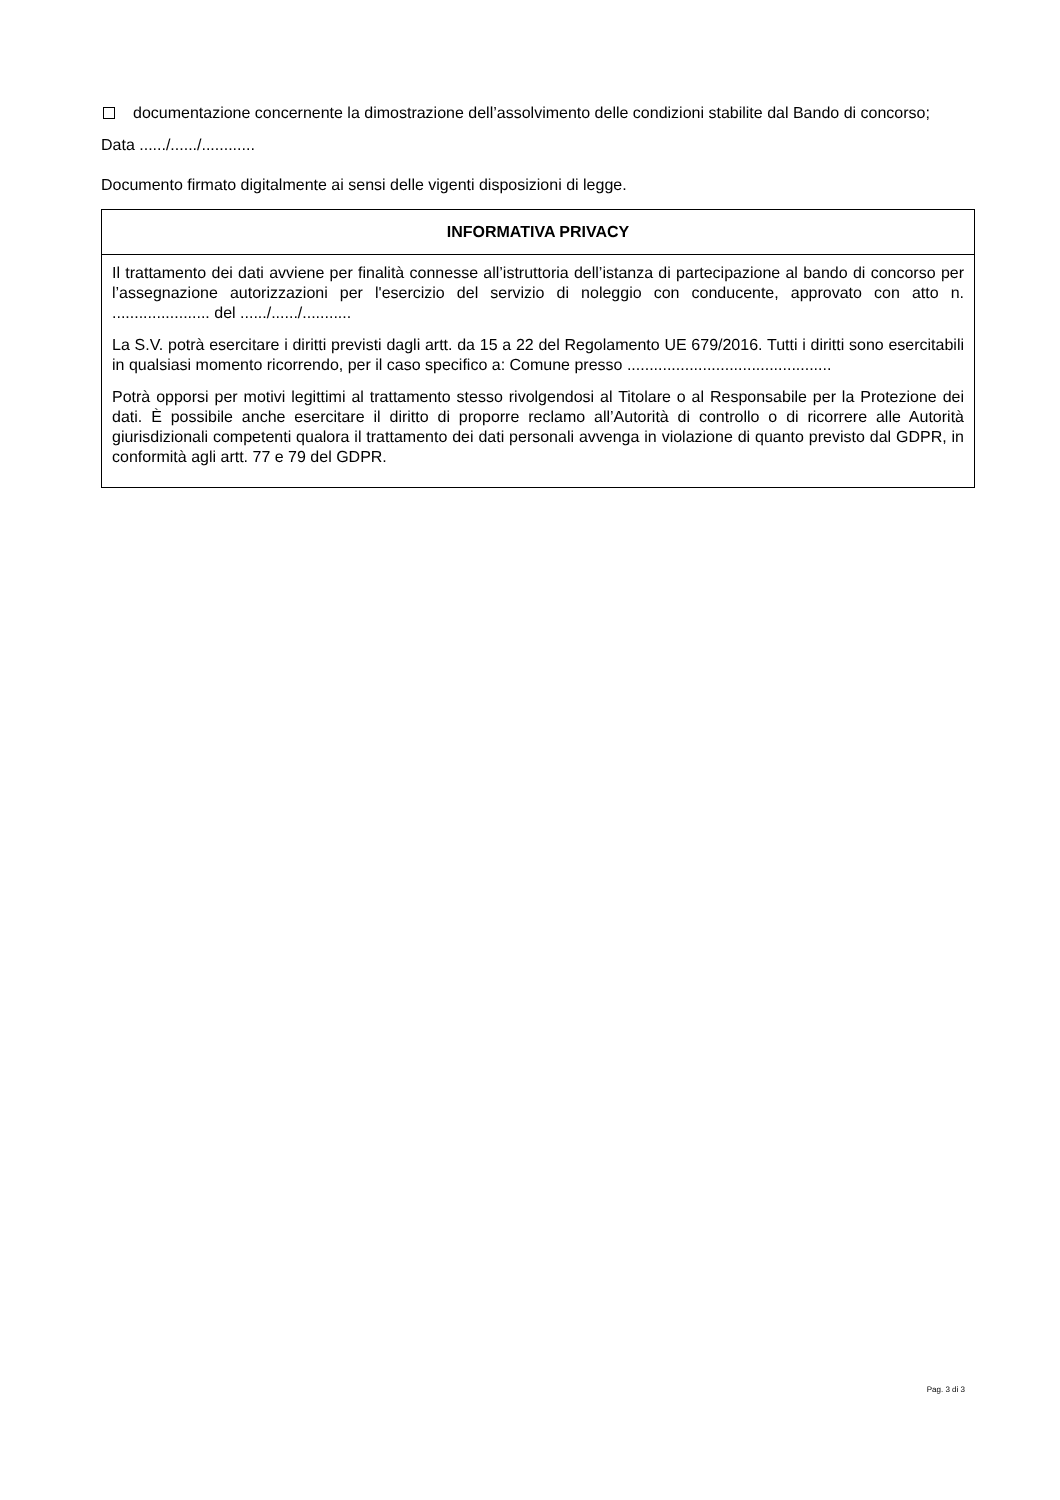documentazione concernente la dimostrazione dell’assolvimento delle condizioni stabilite dal Bando di concorso;
Data ....../....../............
Documento firmato digitalmente ai sensi delle vigenti disposizioni di legge.
| INFORMATIVA PRIVACY |
| --- |
| Il trattamento dei dati avviene per finalità connesse all’istruttoria dell’istanza di partecipazione al bando di concorso per l’assegnazione autorizzazioni per l'esercizio del servizio di noleggio con conducente, approvato con atto n. ...................... del ....../....../........... La S.V. potrà esercitare i diritti previsti dagli artt. da 15 a 22 del Regolamento UE 679/2016. Tutti i diritti sono esercitabili in qualsiasi momento ricorrendo, per il caso specifico a: Comune presso .............................................. Potrà opporsi per motivi legittimi al trattamento stesso rivolgendosi al Titolare o al Responsabile per la Protezione dei dati. È possibile anche esercitare il diritto di proporre reclamo all’Autorità di controllo o di ricorrere alle Autorità giurisdizionali competenti qualora il trattamento dei dati personali avvenga in violazione di quanto previsto dal GDPR, in conformità agli artt. 77 e 79 del GDPR. |
Pag. 3 di 3